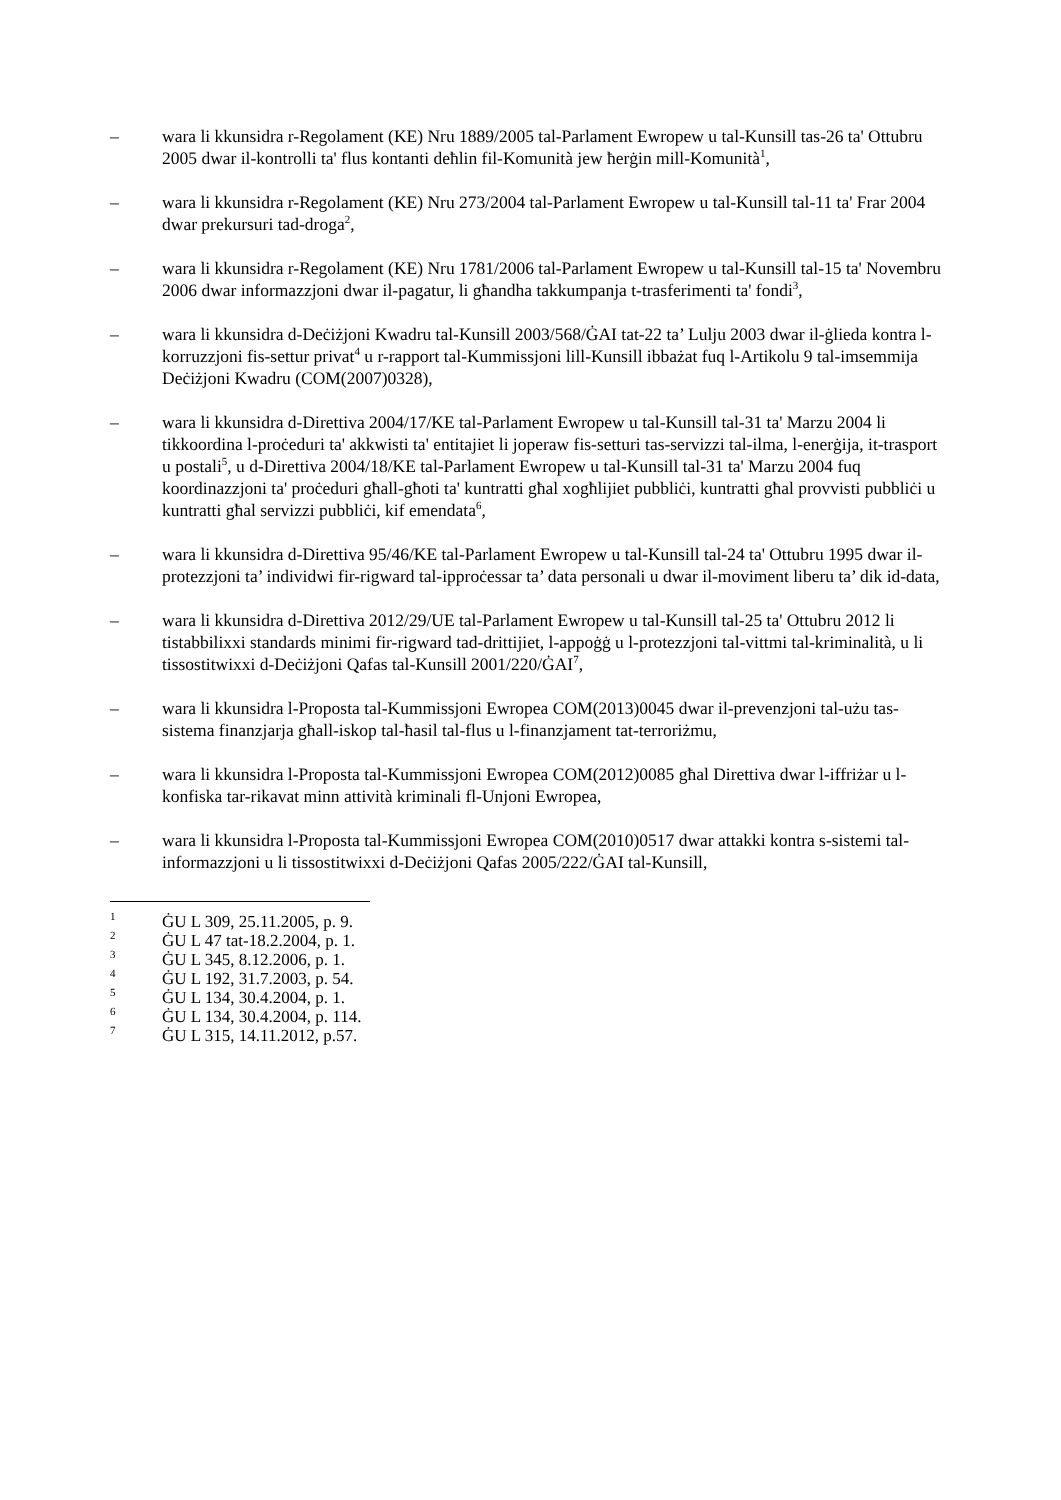– wara li kkunsidra r-Regolament (KE) Nru 1889/2005 tal-Parlament Ewropew u tal-Kunsill tas-26 ta' Ottubru 2005 dwar il-kontrolli ta' flus kontanti deħlin fil-Komunità jew ħerġin mill-Komunità<sup>1</sup>,
– wara li kkunsidra r-Regolament (KE) Nru 273/2004 tal-Parlament Ewropew u tal-Kunsill tal-11 ta' Frar 2004 dwar prekursuri tad-droga<sup>2</sup>,
– wara li kkunsidra r-Regolament (KE) Nru 1781/2006 tal-Parlament Ewropew u tal-Kunsill tal-15 ta' Novembru 2006 dwar informazzjoni dwar il-pagatur, li għandha takkumpanja t-trasferimenti ta' fondi<sup>3</sup>,
– wara li kkunsidra d-Deċiżjoni Kwadru tal-Kunsill 2003/568/ĠAI tat-22 ta’ Lulju 2003 dwar il-ġlieda kontra l-korruzzjoni fis-settur privat<sup>4</sup> u r-rapport tal-Kummissjoni lill-Kunsill ibbażat fuq l-Artikolu 9 tal-imsemmija Deċiżjoni Kwadru (COM(2007)0328),
– wara li kkunsidra d-Direttiva 2004/17/KE tal-Parlament Ewropew u tal-Kunsill tal-31 ta' Marzu 2004 li tikkoordina l-proċeduri ta' akkwisti ta' entitajiet li joperaw fis-setturi tas-servizzi tal-ilma, l-enerġija, it-trasport u postali<sup>5</sup>, u d-Direttiva 2004/18/KE tal-Parlament Ewropew u tal-Kunsill tal-31 ta' Marzu 2004 fuq koordinazzjoni ta' proċeduri għall-għoti ta' kuntratti għal xogħlijiet pubbliċi, kuntratti għal provvisti pubbliċi u kuntratti għal servizzi pubbliċi, kif emendata<sup>6</sup>,
– wara li kkunsidra d-Direttiva 95/46/KE tal-Parlament Ewropew u tal-Kunsill tal-24 ta' Ottubru 1995 dwar il-protezzjoni ta’ individwi fir-rigward tal-ipproċessar ta’ data personali u dwar il-moviment liberu ta’ dik id-data,
– wara li kkunsidra d-Direttiva 2012/29/UE tal-Parlament Ewropew u tal-Kunsill tal-25 ta' Ottubru 2012 li tistabbilixxi standards minimi fir-rigward tad-drittijiet, l-appoġġ u l-protezzjoni tal-vittmi tal-kriminalità, u li tissostitwixxi d-Deċiżjoni Qafas tal-Kunsill 2001/220/ĠAI<sup>7</sup>,
– wara li kkunsidra l-Proposta tal-Kummissjoni Ewropea COM(2013)0045 dwar il-prevenzjoni tal-użu tas-sistema finanzjarja għall-iskop tal-ħasil tal-flus u l-finanzjament tat-terroriżmu,
– wara li kkunsidra l-Proposta tal-Kummissjoni Ewropea COM(2012)0085 għal Direttiva dwar l-iffriżar u l-konfiska tar-rikavat minn attività kriminali fl-Unjoni Ewropea,
– wara li kkunsidra l-Proposta tal-Kummissjoni Ewropea COM(2010)0517 dwar attakki kontra s-sistemi tal-informazzjoni u li tissostitwixxi d-Deċiżjoni Qafas 2005/222/ĠAI tal-Kunsill,
<sup>1</sup> ĠU L 309, 25.11.2005, p. 9.
<sup>2</sup> ĠU L 47 tat-18.2.2004, p. 1.
<sup>3</sup> ĠU L 345, 8.12.2006, p. 1.
<sup>4</sup> ĠU L 192, 31.7.2003, p. 54.
<sup>5</sup> ĠU L 134, 30.4.2004, p. 1.
<sup>6</sup> ĠU L 134, 30.4.2004, p. 114.
<sup>7</sup> ĠU L 315, 14.11.2012, p.57.